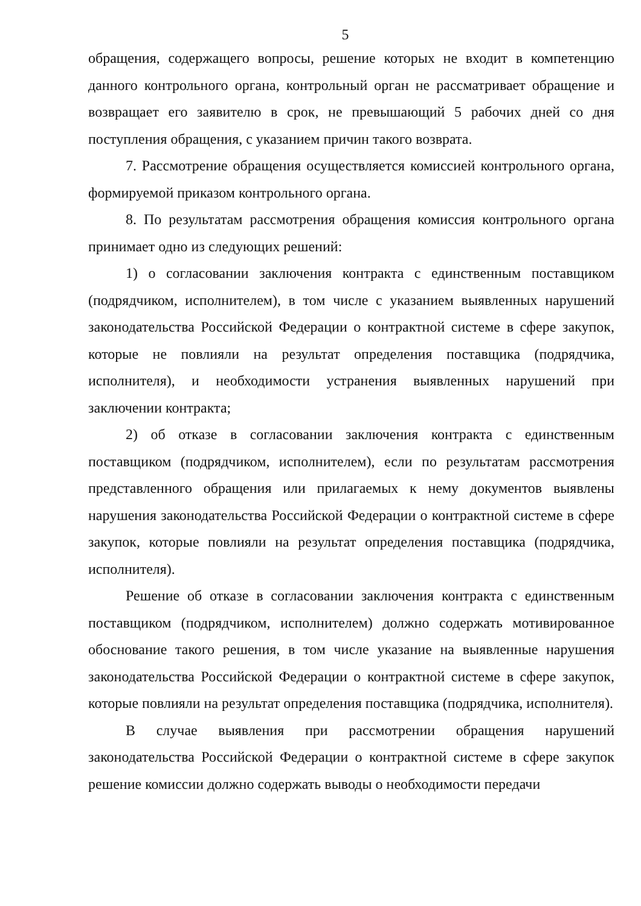5
обращения, содержащего вопросы, решение которых не входит в компетенцию данного контрольного органа, контрольный орган не рассматривает обращение и возвращает его заявителю в срок, не превышающий 5 рабочих дней со дня поступления обращения, с указанием причин такого возврата.
7. Рассмотрение обращения осуществляется комиссией контрольного органа, формируемой приказом контрольного органа.
8. По результатам рассмотрения обращения комиссия контрольного органа принимает одно из следующих решений:
1) о согласовании заключения контракта с единственным поставщиком (подрядчиком, исполнителем), в том числе с указанием выявленных нарушений законодательства Российской Федерации о контрактной системе в сфере закупок, которые не повлияли на результат определения поставщика (подрядчика, исполнителя), и необходимости устранения выявленных нарушений при заключении контракта;
2) об отказе в согласовании заключения контракта с единственным поставщиком (подрядчиком, исполнителем), если по результатам рассмотрения представленного обращения или прилагаемых к нему документов выявлены нарушения законодательства Российской Федерации о контрактной системе в сфере закупок, которые повлияли на результат определения поставщика (подрядчика, исполнителя).
Решение об отказе в согласовании заключения контракта с единственным поставщиком (подрядчиком, исполнителем) должно содержать мотивированное обоснование такого решения, в том числе указание на выявленные нарушения законодательства Российской Федерации о контрактной системе в сфере закупок, которые повлияли на результат определения поставщика (подрядчика, исполнителя).
В случае выявления при рассмотрении обращения нарушений законодательства Российской Федерации о контрактной системе в сфере закупок решение комиссии должно содержать выводы о необходимости передачи